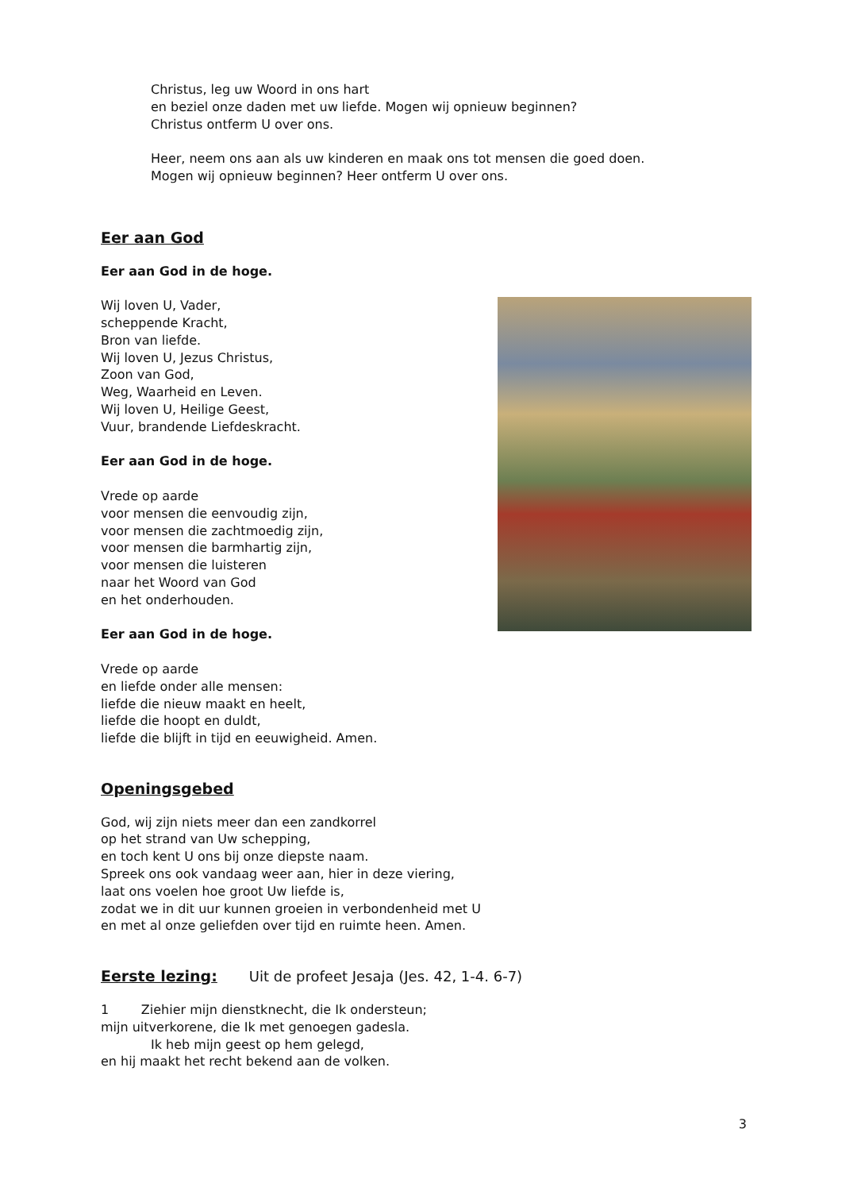Christus, leg uw Woord in ons hart
en beziel onze daden met uw liefde. Mogen wij opnieuw beginnen?
Christus ontferm U over ons.
Heer, neem ons aan als uw kinderen en maak ons tot mensen die goed doen.
Mogen wij opnieuw beginnen? Heer ontferm U over ons.
Eer aan God
Eer aan God in de hoge.
Wij loven U, Vader,
scheppende Kracht,
Bron van liefde.
Wij loven U, Jezus Christus,
Zoon van God,
Weg, Waarheid en Leven.
Wij loven U, Heilige Geest,
Vuur, brandende Liefdeskracht.
Eer aan God in de hoge.
Vrede op aarde
voor mensen die eenvoudig zijn,
voor mensen die zachtmoedig zijn,
voor mensen die barmhartig zijn,
voor mensen die luisteren
naar het Woord van God
en het onderhouden.
Eer aan God in de hoge.
Vrede op aarde
en liefde onder alle mensen:
liefde die nieuw maakt en heelt,
liefde die hoopt en duldt,
liefde die blijft in tijd en eeuwigheid. Amen.
Openingsgebed
God, wij zijn niets meer dan een zandkorrel
op het strand van Uw schepping,
en toch kent U ons bij onze diepste naam.
Spreek ons ook vandaag weer aan, hier in deze viering,
laat ons voelen hoe groot Uw liefde is,
zodat we in dit uur kunnen groeien in verbondenheid met U
en met al onze geliefden over tijd en ruimte heen. Amen.
Eerste lezing: Uit de profeet Jesaja (Jes. 42, 1-4. 6-7)
1 Ziehier mijn dienstknecht, die Ik ondersteun;
mijn uitverkorene, die Ik met genoegen gadesla.
Ik heb mijn geest op hem gelegd,
en hij maakt het recht bekend aan de volken.
3